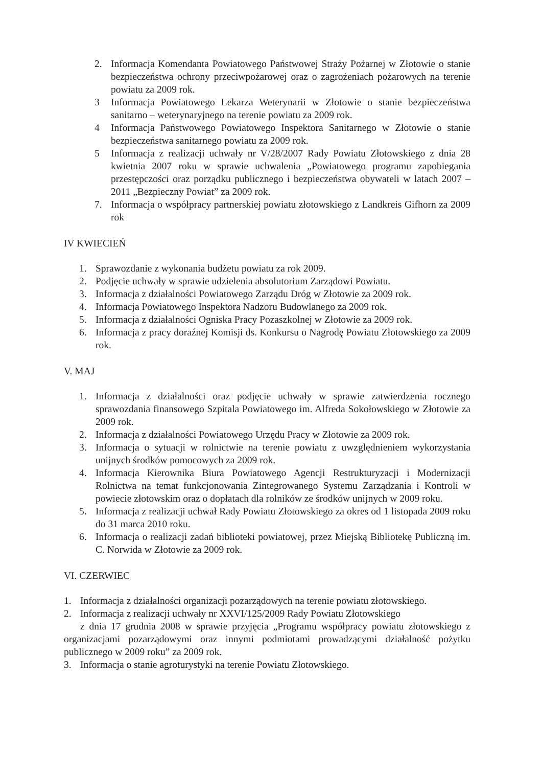2. Informacja Komendanta Powiatowego Państwowej Straży Pożarnej w Złotowie o stanie bezpieczeństwa ochrony przeciwpożarowej oraz o zagrożeniach pożarowych na terenie powiatu za 2009 rok.
3 Informacja Powiatowego Lekarza Weterynarii w Złotowie o stanie bezpieczeństwa sanitarno – weterynaryjnego na terenie powiatu za 2009 rok.
4 Informacja Państwowego Powiatowego Inspektora Sanitarnego w Złotowie o stanie bezpieczeństwa sanitarnego powiatu za 2009 rok.
5 Informacja z realizacji uchwały nr V/28/2007 Rady Powiatu Złotowskiego z dnia 28 kwietnia 2007 roku w sprawie uchwalenia „Powiatowego programu zapobiegania przestępczości oraz porządku publicznego i bezpieczeństwa obywateli w latach 2007 – 2011 „Bezpieczny Powiat” za 2009 rok.
7. Informacja o współpracy partnerskiej powiatu złotowskiego z Landkreis Gifhorn za 2009 rok
IV KWIECIEŃ
1. Sprawozdanie z wykonania budżetu powiatu za rok 2009.
2. Podjęcie uchwały w sprawie udzielenia absolutorium Zarządowi Powiatu.
3. Informacja z działalności Powiatowego Zarządu Dróg w Złotowie za 2009 rok.
4. Informacja Powiatowego Inspektora Nadzoru Budowlanego za 2009 rok.
5. Informacja z działalności Ogniska Pracy Pozaszkolnej w Złotowie za 2009 rok.
6. Informacja z pracy doraźnej Komisji ds. Konkursu o Nagrodę Powiatu Złotowskiego za 2009 rok.
V. MAJ
1. Informacja z działalności oraz podjęcie uchwały w sprawie zatwierdzenia rocznego sprawozdania finansowego Szpitala Powiatowego im. Alfreda Sokołowskiego w Złotowie za 2009 rok.
2. Informacja z działalności Powiatowego Urzędu Pracy w Złotowie za 2009 rok.
3. Informacja o sytuacji w rolnictwie na terenie powiatu z uwzględnieniem wykorzystania unijnych środków pomocowych za 2009 rok.
4. Informacja Kierownika Biura Powiatowego Agencji Restrukturyzacji i Modernizacji Rolnictwa na temat funkcjonowania Zintegrowanego Systemu Zarządzania i Kontroli w powiecie złotowskim oraz o dopłatach dla rolników ze środków unijnych w 2009 roku.
5. Informacja z realizacji uchwał Rady Powiatu Złotowskiego za okres od 1 listopada 2009 roku do 31 marca 2010 roku.
6. Informacja o realizacji zadań biblioteki powiatowej, przez Miejską Bibliotekę Publiczną im. C. Norwida w Złotowie za 2009 rok.
VI. CZERWIEC
1. Informacja z działalności organizacji pozarządowych na terenie powiatu złotowskiego.
2. Informacja z realizacji uchwały nr XXVI/125/2009 Rady Powiatu Złotowskiego
z dnia 17 grudnia 2008 w sprawie przyjęcia „Programu współpracy powiatu złotowskiego z organizacjami pozarządowymi oraz innymi podmiotami prowadzącymi działalność pożytku publicznego w 2009 roku” za 2009 rok.
3. Informacja o stanie agroturystyki na terenie Powiatu Złotowskiego.